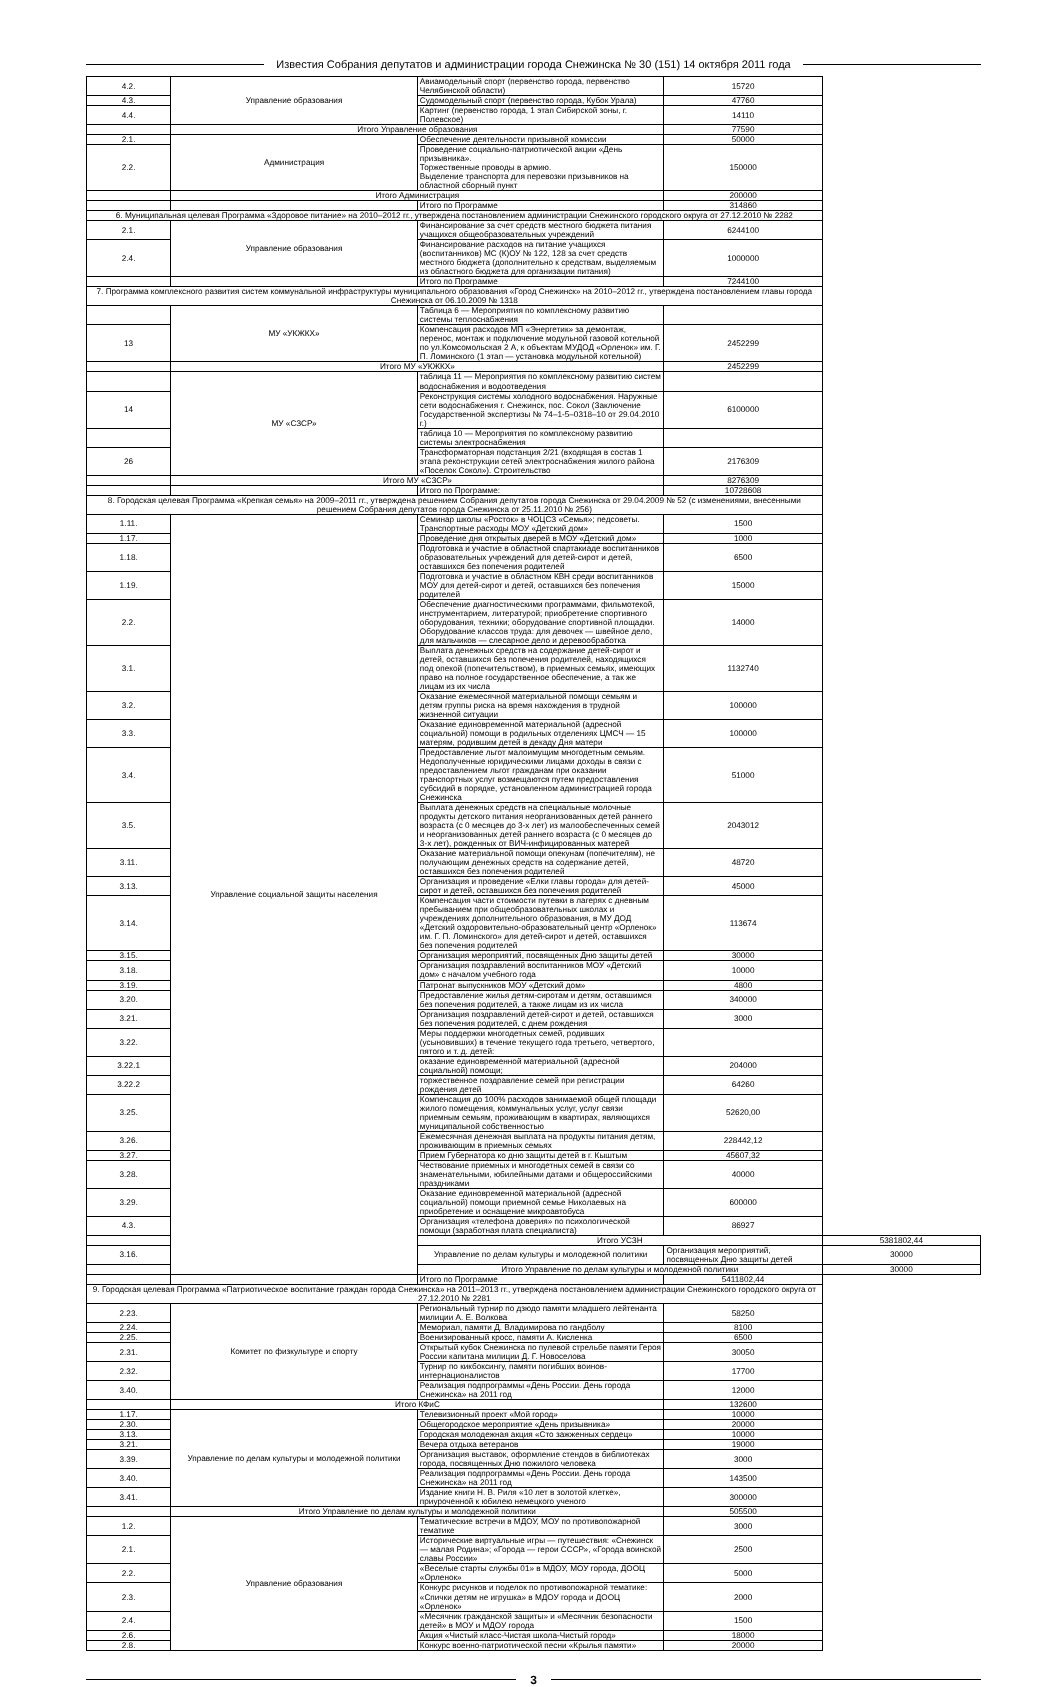Известия Собрания депутатов и администрации города Снежинска № 30 (151) 14 октября 2011 года
| 4.2. | Управление образования | Авиамодельный спорт (первенство города, первенство Челябинской области) | 15720 | |
| 4.3. | | Судомодельный спорт (первенство города, Кубок Урала) | 47760 | |
| 4.4. | | Картинг (первенство города, 1 этап Сибирской зоны, г. Полевское) | 14110 | |
| | Итого Управление образования | | 77590 | |
| 2.1. | Администрация | Обеспечение деятельности призывной комиссии | 50000 | |
| 2.2. | | Проведение социально-патриотической акции «День призывника». Торжественные проводы в армию. Выделение транспорта для перевозки призывников на областной сборный пункт | 150000 | |
| | Итого Администрация | | 200000 | |
| | | Итого по Программе | 314860 | |
| 6. Муниципальная целевая Программа «Здоровое питание» на 2010–2012 гг., утверждена постановлением администрации Снежинского городского округа от 27.12.2010 № 2282 | | | | |
| 2.1. | Управление образования | Финансирование за счет средств местного бюджета питания учащихся общеобразовательных учреждений | 6244100 | |
| 2.4. | | Финансирование расходов на питание учащихся (воспитанников) МС (К)ОУ № 122, 128 за счет средств местного бюджета (дополнительно к средствам, выделяемым из областного бюджета для организации питания) | 1000000 | |
| | | Итого по Программе | 7244100 | |
| 7. Программа комплексного развития систем коммунальной инфраструктуры муниципального образования «Город Снежинск» на 2010–2012 гг., утверждена постановлением главы города Снежинска от 06.10.2009 № 1318 | | | | |
| | МУ «УКЖКХ» | Таблица 6 — Мероприятия по комплексному развитию системы теплоснабжения | | |
| 13 | | Компенсация расходов МП «Энергетик» за демонтаж, перенос, монтаж и подключение модульной газовой котельной по ул.Комсомольская 2 А, к объектам МУДОД «Орленок» им. Г. П. Ломинского (1 этап — установка модульной котельной) | 2452299 | |
| | Итого МУ «УКЖКХ» | | 2452299 | |
| | МУ «СЗСР» | таблица 11 — Мероприятия по комплексному развитию систем водоснабжения и водоотведения | | |
| 14 | | Реконструкция системы холодного водоснабжения. Наружные сети водоснабжения г. Снежинск, пос. Сокол (Заключение Государственной экспертизы № 74–1-5–0318–10 от 29.04.2010 г.) | 6100000 | |
| | | таблица 10 — Мероприятия по комплексному развитию системы электроснабжения | | |
| 26 | | Трансформаторная подстанция 2/21 (входящая в состав 1 этапа реконструкции сетей электроснабжения жилого района «Поселок Сокол»). Строительство | 2176309 | |
| | Итого МУ «СЗСР» | | 8276309 | |
| | | Итого по Программе: | 10728608 | |
| 8. Городская целевая Программа «Крепкая семья» на 2009–2011 гг., утверждена решением Собрания депутатов города Снежинска от 29.04.2009 № 52 (с изменениями, внесенными решением Собрания депутатов города Снежинска от 25.11.2010 № 256) | | | | |
| 1.11. | Управление социальной защиты населения | Семинар школы «Росток» в ЧОЦСЗ «Семья»; педсоветы. Транспортные расходы МОУ «Детский дом» | 1500 | |
| 1.17. | | Проведение дня открытых дверей в МОУ «Детский дом» | 1000 | |
| 1.18. | | Подготовка и участие в областной спартакиаде воспитанников образовательных учреждений для детей-сирот и детей, оставшихся без попечения родителей | 6500 | |
| 1.19. | | Подготовка и участие в областном КВН среди воспитанников МОУ для детей-сирот и детей, оставшихся без попечения родителей | 15000 | |
| 2.2. | | Обеспечение диагностическими программами, фильмотекой, инструментарием, литературой; приобретение спортивного оборудования, техники; оборудование спортивной площадки. Оборудование классов труда: для девочек — швейное дело, для мальчиков — слесарное дело и деревообработка | 14000 | |
| 3.1. | | Выплата денежных средств на содержание детей-сирот и детей, оставшихся без попечения родителей, находящихся под опекой (попечительством), в приемных семьях, имеющих право на полное государственное обеспечение, а так же лицам из их числа | 1132740 | |
| 3.2. | | Оказание ежемесячной материальной помощи семьям и детям группы риска на время нахождения в трудной жизненной ситуации | 100000 | |
| 3.3. | | Оказание единовременной материальной (адресной социальной) помощи в родильных отделениях ЦМСЧ — 15 матерям, родившим детей в декаду Дня матери | 100000 | |
| 3.4. | | Предоставление льгот малоимущим многодетным семьям. Недополученные юридическими лицами доходы в связи с предоставлением льгот гражданам при оказании транспортных услуг возмещаются путем предоставления субсидий в порядке, установленном администрацией города Снежинска | 51000 | |
| 3.5. | | Выплата денежных средств на специальные молочные продукты детского питания неорганизованных детей раннего возраста (с 0 месяцев до 3-х лет) из малообеспеченных семей и неорганизованных детей раннего возраста (с 0 месяцев до 3-х лет), рожденных от ВИЧ-инфицированных матерей | 2043012 | |
| 3.11. | | Оказание материальной помощи опекунам (попечителям), не получающим денежных средств на содержание детей, оставшихся без попечения родителей | 48720 | |
| 3.13. | | Организация и проведение «Елки главы города» для детей-сирот и детей, оставшихся без попечения родителей | 45000 | |
| 3.14. | | Компенсация части стоимости путевки в лагерях с дневным пребыванием при общеобразовательных школах и учреждениях дополнительного образования, в МУ ДОД «Детский оздоровительно-образовательный центр «Орленок» им. Г. П. Ломинского» для детей-сирот и детей, оставшихся без попечения родителей | 113674 | |
| 3.15. | | Организация мероприятий, посвященных Дню защиты детей | 30000 | |
| 3.18. | | Организация поздравлений воспитанников МОУ «Детский дом» с началом учебного года | 10000 | |
| 3.19. | | Патронат выпускников МОУ «Детский дом» | 4800 | |
| 3.20. | | Предоставление жилья детям-сиротам и детям, оставшимся без попечения родителей, а также лицам из их числа | 340000 | |
| 3.21. | | Организация поздравлений детей-сирот и детей, оставшихся без попечения родителей, с днем рождения | 3000 | |
| 3.22. | | Меры поддержки многодетных семей, родивших (усыновивших) в течение текущего года третьего, четвертого, пятого и т. д. детей: | | |
| 3.22.1 | | оказание единовременной материальной (адресной социальной) помощи; | 204000 | |
| 3.22.2 | | торжественное поздравление семей при регистрации рождения детей | 64260 | |
| 3.25. | | Компенсация до 100% расходов занимаемой общей площади жилого помещения, коммунальных услуг, услуг связи приемным семьям, проживающим в квартирах, являющихся муниципальной собственностью | 52620,00 | |
| 3.26. | | Ежемесячная денежная выплата на продукты питания детям, проживающим в приемных семьях | 228442,12 | |
| 3.27. | | Прием Губернатора ко дню защиты детей в г. Кыштым | 45607,32 | |
| 3.28. | | Чествование приемных и многодетных семей в связи со знаменательными, юбилейными датами и общероссийскими праздниками | 40000 | |
| 3.29. | | Оказание единовременной материальной (адресной социальной) помощи приемной семье Николаевых на приобретение и оснащение микроавтобуса | 600000 | |
| 4.3. | | Организация «телефона доверия» по психологической помощи (заработная плата специалиста) | 86927 | |
| | | Итого УСЗН | | 5381802,44 |
| 3.16. | | Управление по делам культуры и молодежной политики | Организация мероприятий, посвященных Дню защиты детей | 30000 |
| | | Итого Управление по делам культуры и молодежной политики | | 30000 |
| | | Итого по Программе | 5411802,44 | |
| 9. Городская целевая Программа «Патриотическое воспитание граждан города Снежинска» на 2011–2013 гг., утверждена постановлением администрации Снежинского городского округа от 27.12.2010 № 2281 | | | | |
| 2.23. | Комитет по физкультуре и спорту | Региональный турнир по дзюдо памяти младшего лейтенанта милиции А. Е. Волкова | 58250 | |
| 2.24. | | Мемориал, памяти Д. Владимирова по гандболу | 8100 | |
| 2.25. | | Военизированный кросс, памяти А. Кисленка | 6500 | |
| 2.31. | | Открытый кубок Снежинска по пулевой стрельбе памяти Героя России капитана милиции Д. Г. Новоселова | 30050 | |
| 2.32. | | Турнир по кикбоксингу, памяти погибших воинов-интернационалистов | 17700 | |
| 3.40. | | Реализация подпрограммы «День России. День города Снежинска» на 2011 год | 12000 | |
| | Итого КФиС | | 132600 | |
| 1.17. | Управление по делам культуры и молодежной политики | Телевизионный проект «Мой город» | 10000 | |
| 2.30. | | Общегородское мероприятие «День призывника» | 20000 | |
| 3.13. | | Городская молодежная акция «Сто зажженных сердец» | 10000 | |
| 3.21. | | Вечера отдыха ветеранов | 19000 | |
| 3.39. | | Организация выставок, оформление стендов в библиотеках города, посвященных Дню пожилого человека | 3000 | |
| 3.40. | | Реализация подпрограммы «День России. День города Снежинска» на 2011 год | 143500 | |
| 3.41. | | Издание книги Н. В. Риля «10 лет в золотой клетке», приуроченной к юбилею немецкого ученого | 300000 | |
| | Итого Управление по делам культуры и молодежной политики | | 505500 | |
| 1.2. | Управление образования | Тематические встречи в МДОУ, МОУ по противопожарной тематике | 3000 | |
| 2.1. | | Исторические виртуальные игры — путешествия: «Снежинск — малая Родина»; «Города — герои СССР», «Города воинской славы России» | 2500 | |
| 2.2. | | «Веселые старты службы 01» в МДОУ, МОУ города, ДООЦ «Орленок» | 5000 | |
| 2.3. | | Конкурс рисунков и поделок по противопожарной тематике: «Спички детям не игрушка» в МДОУ города и ДООЦ «Орленок» | 2000 | |
| 2.4. | | «Месячник гражданской защиты» и «Месячник безопасности детей» в МОУ и МДОУ города | 1500 | |
| 2.6. | | Акция «Чистый класс-Чистая школа-Чистый город» | 18000 | |
| 2.8. | | Конкурс военно-патриотической песни «Крылья памяти» | 20000 | |
3